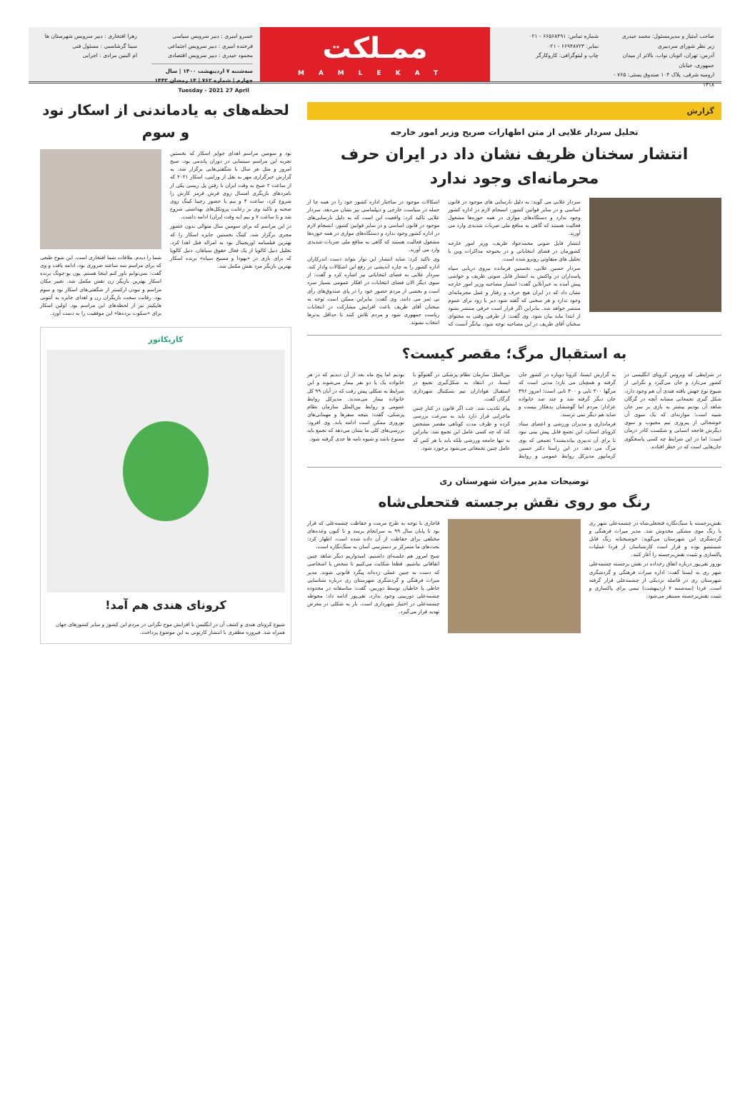صاحب امتیاز و مدیرمسئول: محمد حیدری
زیر نظر شورای سردبیری
آدرس: تهران، اتوبان نواب، بالاتر از میدان جمهوری، خیابان
ارومیه شرقی، پلاک ۱۰۴ صندوق پستی: ۷۶۵ - ۱۳۱۸
شماره تماس: ۶۶۵۶۸۴۹۱ - ۰۲۱
نمابر: ۶۶۹۴۸۷۲۳ - ۰۲۱
چاپ و لیتوگرافی: کاروکارگر
ممـلکت
MAMLEKAT
خسرو امیری : دبیر سرویس سیاسی
فرخنده امیری : دبیر سرویس اجتماعی
محمود حیدری : دبیر سرویس اقتصادی
سه‌شنبه ۷ اردیبهشت ۱۴۰۰ | سال چهارم | شماره ۷۶۲ | ۱۴ رمضان ۱۴۴۲ Tuesday - 2021 27 April
زهرا افتخاری : دبیر سرویس شهرستان ها
سینا گرشاسبی : مسئول فنی
ام البنین مرادی : اجرایی
گزارش
تحلیل سردار علایی از متن اظهارات صریح وزیر امور خارجه
انتشار سخنان ظریف نشان داد در ایران حرف محرمانه‌ای وجود ندارد
سردار علایی می گوید: به دلیل نارسایی های موجود در قانون اساسی و در سایر قوانین کشور، انسجام لازم در اداره کشور وجود ندارد و دستگاه‌های موازی در همه حوزه‌ها مشغول فعالیت هستند که گاهی به منافع ملی ضربات شدیدی وارد می آورند.
انتشار فایل صوتی محمدجواد ظریف، وزیر امور خارجه کشورمان در فضای انتخاباتی و در بحبوحه مذاکرات وین با تحلیل های متفاوتی روبرو شده است.
سردار حسین علایی، نخستین فرمانده نیروی دریایی سپاه پاسداران در واکنش به انتشار فایل صوتی ظریف و حواشی پیش آمده به خبرآنلاین گفت: انتشار مصاحبه وزیر امور خارجه نشان داد که در ایران هیچ حرف و رفتار و عمل محرمانه‌ای وجود ندارد و هر سخنی که گفته شود دیر یا زود برای عموم منتشر خواهد شد. بنابراین اگر قرار است حرفی منتشر نشود از ابتدا نباید بیان شود. وی گفت: از طرفی وقتی به محتوای سخنان آقای ظریف در این مصاحبه توجه شود، بیانگر آنست که اشکالات موجود در ساختار اداره کشور خود را در همه جا از جمله در سیاست خارجی و دیپلماسی نیز نشان می‌دهد. سردار علایی تاکید کرد: واقعیت این است که به دلیل نارسایی‌های موجود در قانون اساسی و در سایر قوانین کشور، انسجام لازم در اداره کشور وجود ندارد و دستگاه‌های موازی در همه حوزه‌ها مشغول فعالیت هستند که گاهی به منافع ملی ضربات شدیدی وارد می آورند.
وی تاکید کرد: شاید انتشار این نوار بتواند دست اندرکاران اداره کشور را به چاره اندیشی در رفع این اشکالات وادار کند. سردار علایی به فضای انتخاباتی نیز اشاره کرد و گفت: از سوی دیگر الان فضای انتخابات در افکار عمومی بسیار سرد است و بخشی از مردم حضور خود را در پای صندوق‌های رأی بی ثمر می دانند. وی گفت: بنابراین ممکن است توجه به سخنان آقای ظریف باعث افزایش مشارکت در انتخابات ریاست جمهوری شود و مردم تلاش کنند تا حداقل بدترها انتخاب نشوند.
به استقبال مرگ؛ مقصر کیست؟
در شرایطی که ویروس کرونای انگلیسی در کشور می‌تازد و جان می‌گیرد و نگرانی از شیوع نوع جهش یافته هندی آن هم وجود دارد، شکل گیری تجمعاتی مشابه آنچه در گرگان شاهد آن بودیم بیشتر به بازی بر سر جان شبیه است؛ موازنه‌ای که یک سوی آن خوشحالی از پیروزی تیم محبوب و سوی دیگرش فاجعه انسانی و شکست کادر درمان است؛ اما در این شرایط چه کسی پاسخگوی جان‌هایی است که در خطر افتاده.
به گزارش ایسنا، کرونا دوباره در کشور جان گرفته و همچنان می تازد؛ مدتی است که مرگها ۳۰۰ تایی و ۴۰۰ تایی است؛ امروز ۴۹۶ جان دیگر گرفته شد و چند صد خانواده عزادار؛ مردم اما گوششان بدهکار نیست و شاید هم دیگر نمی ترسند.
فرمانداری و مدیران ورزشی و اعضای ستاد کرونای استان، این تجمع قابل پیش بینی نبود تا برای آن تدبیری بیاندیشند؟ تجمعی که بوی مرگ می دهد. در این راستا دکتر حسین کرمانپور مدیرکل روابط عمومی و روابط بین‌الملل سازمان نظام پزشکی در گفتوگو با ایسنا، در انتقاد به شکل‌گیری تجمع در استقبال هواداران تیم بسکتبال شهرداری گرگان گفت.
پیام تکذیب شد. خب اگر قانون در کنار چنین ماجرایی قرار دارد باید به سرعت بررسی کرده و ظرف مدت کوتاهی مقصر مشخص کند که چه کسی عامل این تجمع شد. بنابراین نه تنها جامعه ورزشی بلکه باید با هر کس که عامل چنین تجمعاتی می‌شود برخورد شود.
بودیم اما پنج ماه بعد از آن دیدیم که در هر خانواده یک یا دو نفر بیمار می‌شوند و این شرایط به شکلی پیش رفت که در آبان ۹۹ کل خانواده بیمار می‌شدند. مدیرکل روابط عمومی و روابط بین‌الملل سازمان نظام پزشکی، گفت: نتیجه سفرها و مهمانی‌های نوروزی ممکن است ادامه یابد. وی افزود: بررسی‌های کلی ما نشان می‌دهد که تجمع باید ممنوع باشد و شیوه نامه ها جدی گرفته شود.
توضیحات مدیر میراث شهرستان ری
رنگ مو روی نقش برجسته فتحعلی‌شاه
نقش‌برجسته یا سنگ‌نگاره فتحعلی‌شاه در چشمه‌علی شهر ری با رنگ موی مشکی مخدوش شد. مدیر میراث فرهنگی و گردشگری این شهرستان می‌گوید: خوشبختانه رنگ قابل شستشو بوده و قرار است کارشناسان از فردا عملیات پاکسازی و تثبیت نقش‌برجسته را آغاز کنند.
نوروز تقی‌پور درباره اتفاق رخداده در نقش برجسته چشمه‌علی شهر ری به ایسنا گفت: اداره میراث فرهنگی و گردشگری شهرستان ری در فاصله نزدیکی از چشمه‌علی قرار گرفته است. فردا (سه‌شنبه ۷ اردیبهشت) تیمی برای پاکسازی و تثبیت نقش‌برجسته مستقر می‌شود.
قاجاری با توجه به طرح مرمت و حفاظت چشمه‌علی که قرار بود تا پایان سال ۹۹ به سرانجام برسد و تا کنون وعده‌های مختلفی برای حفاظت از آن داده شده است، اظهار کرد: بحث‌های ما متمرکز بر دسترسی آسان به سنگ‌نگاره است.
صبح امروز هم جلسه‌ای داشتیم. امیدواریم دیگر شاهد چنین اتفاقاتی نباشیم. قطعا شکایت می‌کنیم تا شخص یا اشخاصی که دست به چنین عملی زده‌اند پیگرد قانونی شوند. مدیر میراث فرهنگی و گردشگری شهرستان ری درباره شناسایی خاطی یا خاطیان توسط دوربین، گفت: متاسفانه در محدوده چشمه‌علی دوربینی وجود ندارد. تقی‌پور ادامه داد: محوطه چشمه‌علی در اختیار شهرداری است. بار به شکلی در معرض تهدید قرار می‌گیرد.
لحظه‌های به یادماندنی از اسکار نود و سوم
نود و سومین مراسم اهدای جوایز اسکار که نخستین تجربه این مراسم سینمایی در دوران پاندمی بود، صبح امروز و مثل هر سال با شگفتی‌هایی برگزار شد. به گزارش خبرگزاری مهر به نقل از ورایتی، اسکار ۲۰۲۱ که از ساعت ۲ صبح به وقت ایران با رفتن پل ریسی یکی از نامزدهای بازیگری امسال روی فرش قرمز کارش را شروع کرد، ساعت ۴ و نیم با حضور رجینا کینگ روی صحنه و تاکید وی بر رعایت پروتکل‌های بهداشتی شروع شد و تا ساعت ۷ و نیم (به وقت ایران) ادامه داشت.
در این مراسم که برای سومین سال متوالی بدون حضور مجری برگزار شد، کینگ نخستین جایزه اسکار را که بهترین فیلمنامه اوریجینال بود به امرالد فنل اهدا کرد. تجلیل دنیل کالویا از یک فعال حقوق سیاهان. دنیل کالویا که برای بازی در «یهودا و مسیح سیاه» برنده اسکار بهترین بازیگر مرد نقش مکمل شد.
شما را دیدم. ملاقات شما افتخاری است. این شوخ طبعی که برای مراسم سه ساعته ضروری بود، ادامه یافت و وی گفت: نمی‌توانم باور کنم اینجا هستم. یون یو-جونگ برنده اسکار بهترین بازیگر زن نقش مکمل شد. تغییر مکان مراسم و نبودن ارکستر از شگفتی‌های اسکار نود و سوم بود. رقابت سخت بازیگران زن و اهدای جایزه به آنتونی هاپکینز نیز از لحظه‌های این مراسم بود. اولین اسکار برای «سکوت برده‌ها» این موفقیت را به دست آورد.
کاریکاتور
کرونای هندی هم آمد!
شیوع کرونای هندی و کشف آن در انگلیس با افزایش موج نگرانی در مردم این کشور و سایر کشورهای جهان همراه شد. فیروزه مظفری با انتشار کارتونی به این موضوع پرداخت.